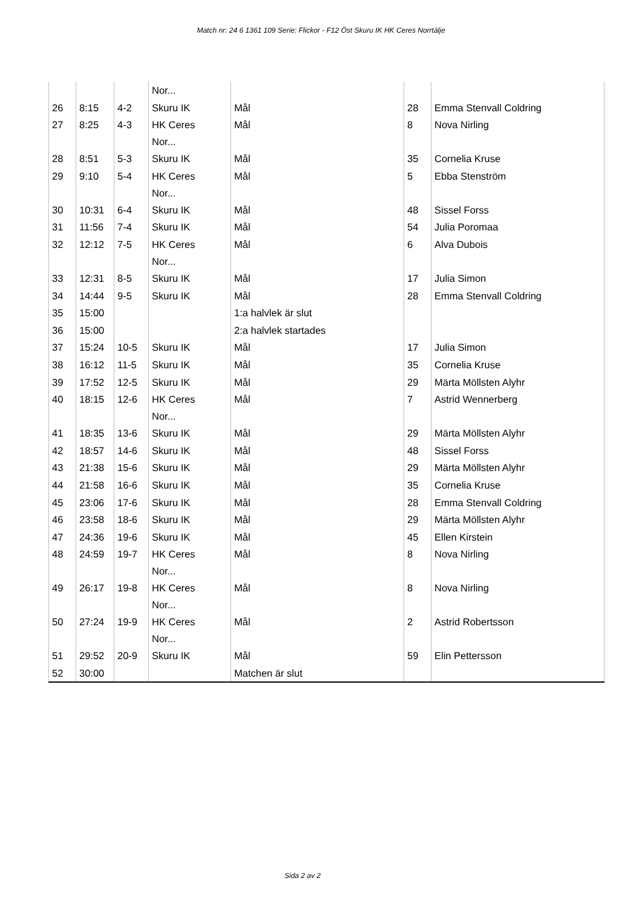Match nr: 24 6 1361 109 Serie: Flickor - F12 Öst Skuru IK HK Ceres Norrtälje
| | | | Nor... | | | |
| 26 | 8:15 | 4-2 | Skuru IK | Mål | 28 | Emma Stenvall Coldring |
| 27 | 8:25 | 4-3 | HK Ceres Nor... | Mål | 8 | Nova Nirling |
| 28 | 8:51 | 5-3 | Skuru IK | Mål | 35 | Cornelia Kruse |
| 29 | 9:10 | 5-4 | HK Ceres Nor... | Mål | 5 | Ebba Stenström |
| 30 | 10:31 | 6-4 | Skuru IK | Mål | 48 | Sissel Forss |
| 31 | 11:56 | 7-4 | Skuru IK | Mål | 54 | Julia Poromaa |
| 32 | 12:12 | 7-5 | HK Ceres Nor... | Mål | 6 | Alva Dubois |
| 33 | 12:31 | 8-5 | Skuru IK | Mål | 17 | Julia Simon |
| 34 | 14:44 | 9-5 | Skuru IK | Mål | 28 | Emma Stenvall Coldring |
| 35 | 15:00 | | | 1:a halvlek är slut | | |
| 36 | 15:00 | | | 2:a halvlek startades | | |
| 37 | 15:24 | 10-5 | Skuru IK | Mål | 17 | Julia Simon |
| 38 | 16:12 | 11-5 | Skuru IK | Mål | 35 | Cornelia Kruse |
| 39 | 17:52 | 12-5 | Skuru IK | Mål | 29 | Märta Möllsten Alyhr |
| 40 | 18:15 | 12-6 | HK Ceres Nor... | Mål | 7 | Astrid Wennerberg |
| 41 | 18:35 | 13-6 | Skuru IK | Mål | 29 | Märta Möllsten Alyhr |
| 42 | 18:57 | 14-6 | Skuru IK | Mål | 48 | Sissel Forss |
| 43 | 21:38 | 15-6 | Skuru IK | Mål | 29 | Märta Möllsten Alyhr |
| 44 | 21:58 | 16-6 | Skuru IK | Mål | 35 | Cornelia Kruse |
| 45 | 23:06 | 17-6 | Skuru IK | Mål | 28 | Emma Stenvall Coldring |
| 46 | 23:58 | 18-6 | Skuru IK | Mål | 29 | Märta Möllsten Alyhr |
| 47 | 24:36 | 19-6 | Skuru IK | Mål | 45 | Ellen Kirstein |
| 48 | 24:59 | 19-7 | HK Ceres Nor... | Mål | 8 | Nova Nirling |
| 49 | 26:17 | 19-8 | HK Ceres Nor... | Mål | 8 | Nova Nirling |
| 50 | 27:24 | 19-9 | HK Ceres Nor... | Mål | 2 | Astrid Robertsson |
| 51 | 29:52 | 20-9 | Skuru IK | Mål | 59 | Elin Pettersson |
| 52 | 30:00 | | | Matchen är slut | | |
Sida 2 av 2